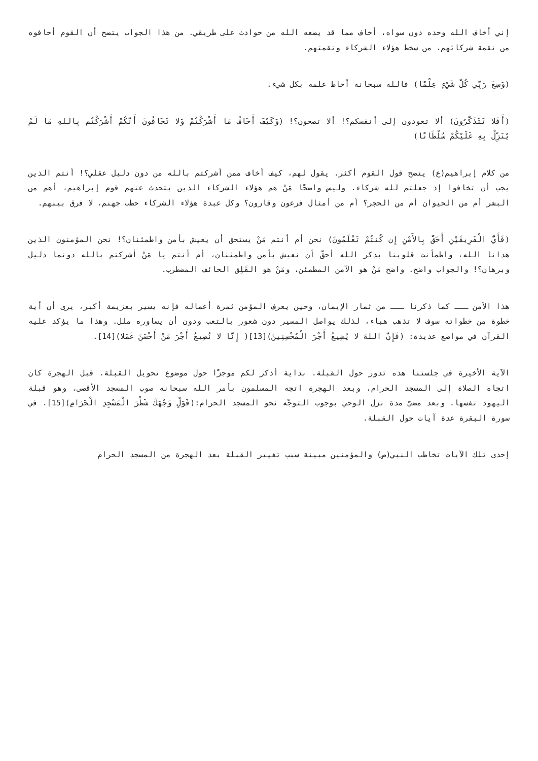إني أخاف الله وحده دون سواه، أخاف مما قد يضعه الله من حوادث على طريقي. من هذا الجواب يتضح أن القوم أخافوه من نقمة شركائهم، من سخط هؤلاء الشركاء ونقمتهم.
(وَسِعَ رَبِّي كُلَّ شَيْءٍ عِلْمًا) فالله سبحانه أحاط علمه بكل شيء.
(أَفَلا تَتَذَكَّرُونَ) ألا تعودون إلى أنفسكم؟! ألا تصحون؟! (وَكَيْفَ أَخَافُ مَا أَشْرَكْتُمْ وَلا تَخَافُونَ أَنَّكُمْ أَشْرَكْتُم بِاللهِ مَا لَمْ يُنَزِّلْ بِهِ عَلَيْكُمْ سُلْطَانًا)
من كلام إبراهيم(ع) يتضح قول القوم أكثر. يقول لهم، كيف أخاف ممن أشركتم بالله من دون دليل عقلي؟! أنتم الذين يجب أن تخافوا إذ جعلتم لله شركاء. وليس واضحًا مَنْ هم هؤلاء الشركاء الذين يتحدث عنهم قوم إبراهيم، أهم من البشر أم من الحيوان أم من الحجر؟ أم من أمثال فرعون وقارون؟ وكل عبدة هؤلاء الشركاء حطب جهنم، لا فرق بينهم.
(فَأَيُّ الْفَرِيقَيْنِ أَحَقُّ بِالأَمْنِ إِن كُنتُمْ تَعْلَمُونَ) نحن أم أنتم مَنْ يستحق أن يعيش بأمن واطمئنان؟! نحن المؤمنون الذين هدانا الله، واطمأنت قلوبنا بذكر الله أحقّ أن نعيش بأمن واطمئنان، أم أنتم يا مَنْ أشركتم بالله دونما دليل وبرهان؟! والجواب واضح. واضح مَنْ هو الآمن المطمئن، ومَنْ هو القَلِق الخائف المضطرب.
هذا الأمن ـــ كما ذكرنا ـــ من ثمار الإيمان، وحين يعرف المؤمن ثمرة أعماله فإنه يسير بعزيمة أكبر، يرى أن أية خطوة من خطواته سوف لا تذهب هباء، لذلك يواصل المسير دون شعور بالتعب ودون أن يساوره ملل. وهذا ما يؤكد عليه القرآن في مواضع عديدة: (فَإِنَّ اللهَ لا يُضِيعُ أَجْرَ الْمُحْسِنِينَ)[13]( إِنَّا لا نُضِيعُ أَجْرَ مَنْ أَحْسَنَ عَمَلا)[14].
الآية الأخيرة في جلستنا هذه تدور حول القبلة. بداية أذكر لكم موجزًا حول موضوع تحويل القبلة. قبل الهجرة كان اتجاه الصلاة إلى المسجد الحرام، وبعد الهجرة اتجه المسلمون بأمر الله سبحانه صوب المسجد الأقصى، وهو قبلة اليهود نفسها. وبعد مضيّ مدة نزل الوحي بوجوب التوجّه نحو المسجد الحرام:(فَوَلِّ وَجْهَكَ شَطْرَ الْمَسْجِدِ الْحَرَامِ)[15]. في سورة البقرة عدة آيات حول القبلة.
إحدى تلك الآيات تخاطب النبي(ص) والمؤمنين مبينة سبب تغيير القبلة بعد الهجرة من المسجد الحرام